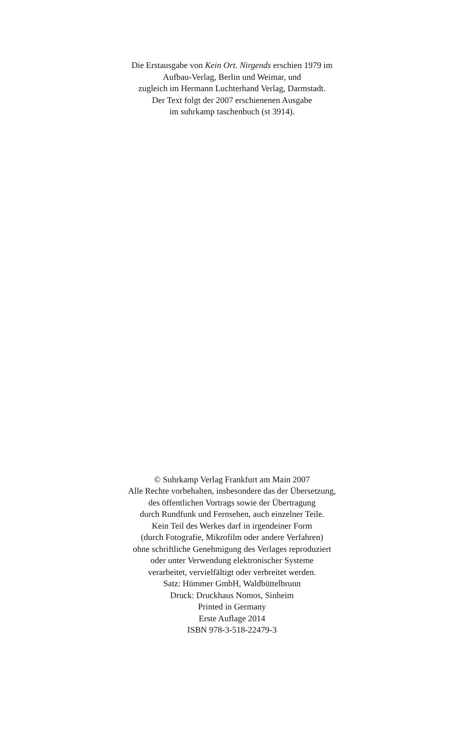Die Erstausgabe von Kein Ort. Nirgends erschien 1979 im
Aufbau-Verlag, Berlin und Weimar, und
zugleich im Hermann Luchterhand Verlag, Darmstadt.
Der Text folgt der 2007 erschienenen Ausgabe
im suhrkamp taschenbuch (st 3914).
© Suhrkamp Verlag Frankfurt am Main 2007
Alle Rechte vorbehalten, insbesondere das der Übersetzung,
des öffentlichen Vortrags sowie der Übertragung
durch Rundfunk und Fernsehen, auch einzelner Teile.
Kein Teil des Werkes darf in irgendeiner Form
(durch Fotografie, Mikrofilm oder andere Verfahren)
ohne schriftliche Genehmigung des Verlages reproduziert
oder unter Verwendung elektronischer Systeme
verarbeitet, vervielfältigt oder verbreitet werden.
Satz: Hümmer GmbH, Waldbüttelbrunn
Druck: Druckhaus Nomos, Sinheim
Printed in Germany
Erste Auflage 2014
ISBN 978-3-518-22479-3